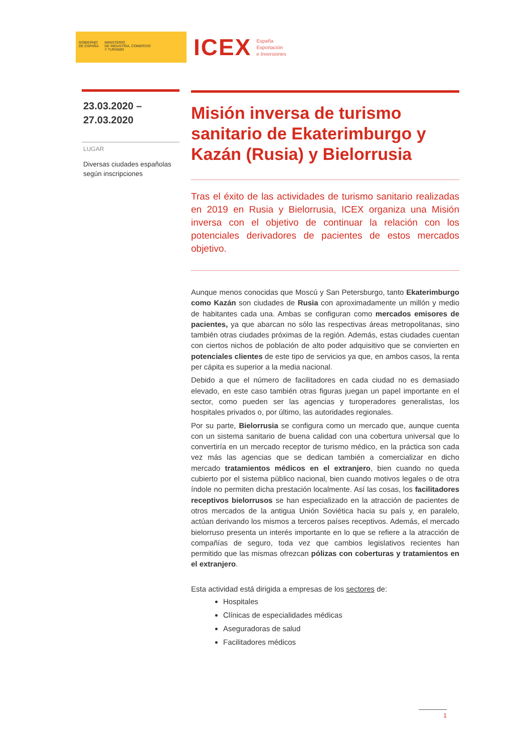GOBIERNO
DE ESPAÑA
MINISTERIO
DE INDUSTRIA, COMERCIO
Y TURISMO
ICEX España
Exportación
e Inversiones
23.03.2020 –
27.03.2020
LUGAR
Diversas ciudades españolas según inscripciones
Misión inversa de turismo sanitario de Ekaterimburgo y Kazán (Rusia) y Bielorrusia
Tras el éxito de las actividades de turismo sanitario realizadas en 2019 en Rusia y Bielorrusia, ICEX organiza una Misión inversa con el objetivo de continuar la relación con los potenciales derivadores de pacientes de estos mercados objetivo.
Aunque menos conocidas que Moscú y San Petersburgo, tanto Ekaterimburgo como Kazán son ciudades de Rusia con aproximadamente un millón y medio de habitantes cada una. Ambas se configuran como mercados emisores de pacientes, ya que abarcan no sólo las respectivas áreas metropolitanas, sino también otras ciudades próximas de la región. Además, estas ciudades cuentan con ciertos nichos de población de alto poder adquisitivo que se convierten en potenciales clientes de este tipo de servicios ya que, en ambos casos, la renta per cápita es superior a la media nacional.
Debido a que el número de facilitadores en cada ciudad no es demasiado elevado, en este caso también otras figuras juegan un papel importante en el sector, como pueden ser las agencias y turoperadores generalistas, los hospitales privados o, por último, las autoridades regionales.
Por su parte, Bielorrusia se configura como un mercado que, aunque cuenta con un sistema sanitario de buena calidad con una cobertura universal que lo convertiría en un mercado receptor de turismo médico, en la práctica son cada vez más las agencias que se dedican también a comercializar en dicho mercado tratamientos médicos en el extranjero, bien cuando no queda cubierto por el sistema público nacional, bien cuando motivos legales o de otra índole no permiten dicha prestación localmente. Así las cosas, los facilitadores receptivos bielorrusos se han especializado en la atracción de pacientes de otros mercados de la antigua Unión Soviética hacia su país y, en paralelo, actúan derivando los mismos a terceros países receptivos. Además, el mercado bielorruso presenta un interés importante en lo que se refiere a la atracción de compañías de seguro, toda vez que cambios legislativos recientes han permitido que las mismas ofrezcan pólizas con coberturas y tratamientos en el extranjero.
Esta actividad está dirigida a empresas de los sectores de:
Hospitales
Clínicas de especialidades médicas
Aseguradoras de salud
Facilitadores médicos
1